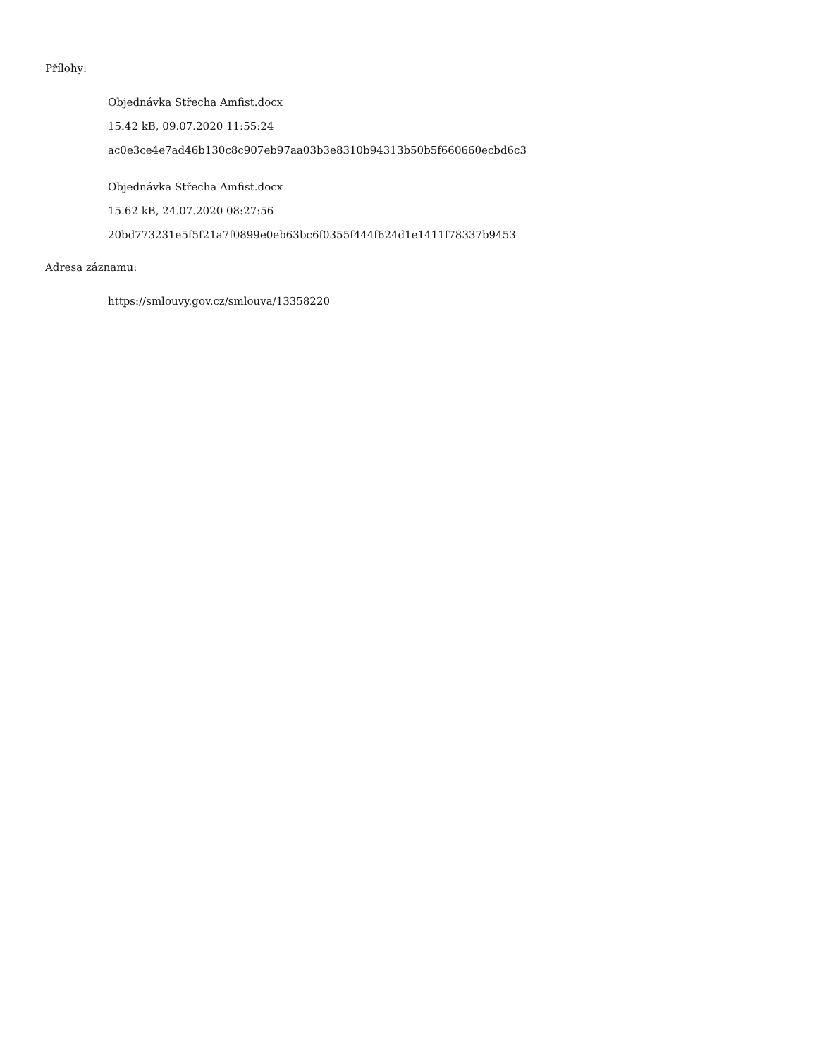Přílohy:
Objednávka Střecha Amfist.docx
15.42 kB, 09.07.2020 11:55:24
ac0e3ce4e7ad46b130c8c907eb97aa03b3e8310b94313b50b5f660660ecbd6c3
Objednávka Střecha Amfist.docx
15.62 kB, 24.07.2020 08:27:56
20bd773231e5f5f21a7f0899e0eb63bc6f0355f444f624d1e1411f78337b9453
Adresa záznamu:
https://smlouvy.gov.cz/smlouva/13358220